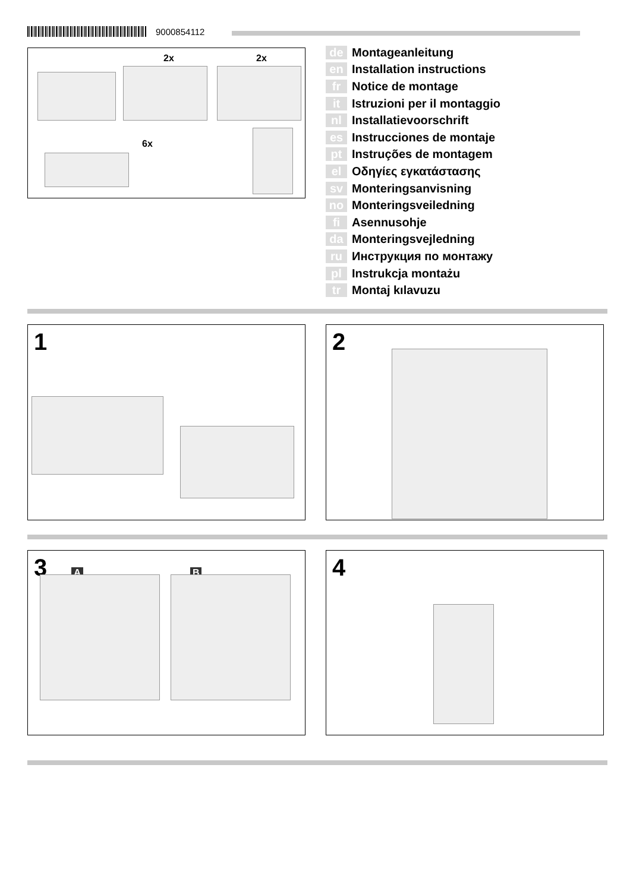9000854112
2x 2x
6x
de Montageanleitung
en Installation instructions
fr Notice de montage
it Istruzioni per il montaggio
nl Installatievoorschrift
es Instrucciones de montaje
pt Instruções de montagem
el Οδηγίες εγκατάστασης
sv Monteringsanvisning
no Monteringsveiledning
fi Asennusohje
da Monteringsvejledning
ru Инструкция по монтажу
pl Instrukcja montażu
tr Montaj kılavuzu
1 2
3 A B 4